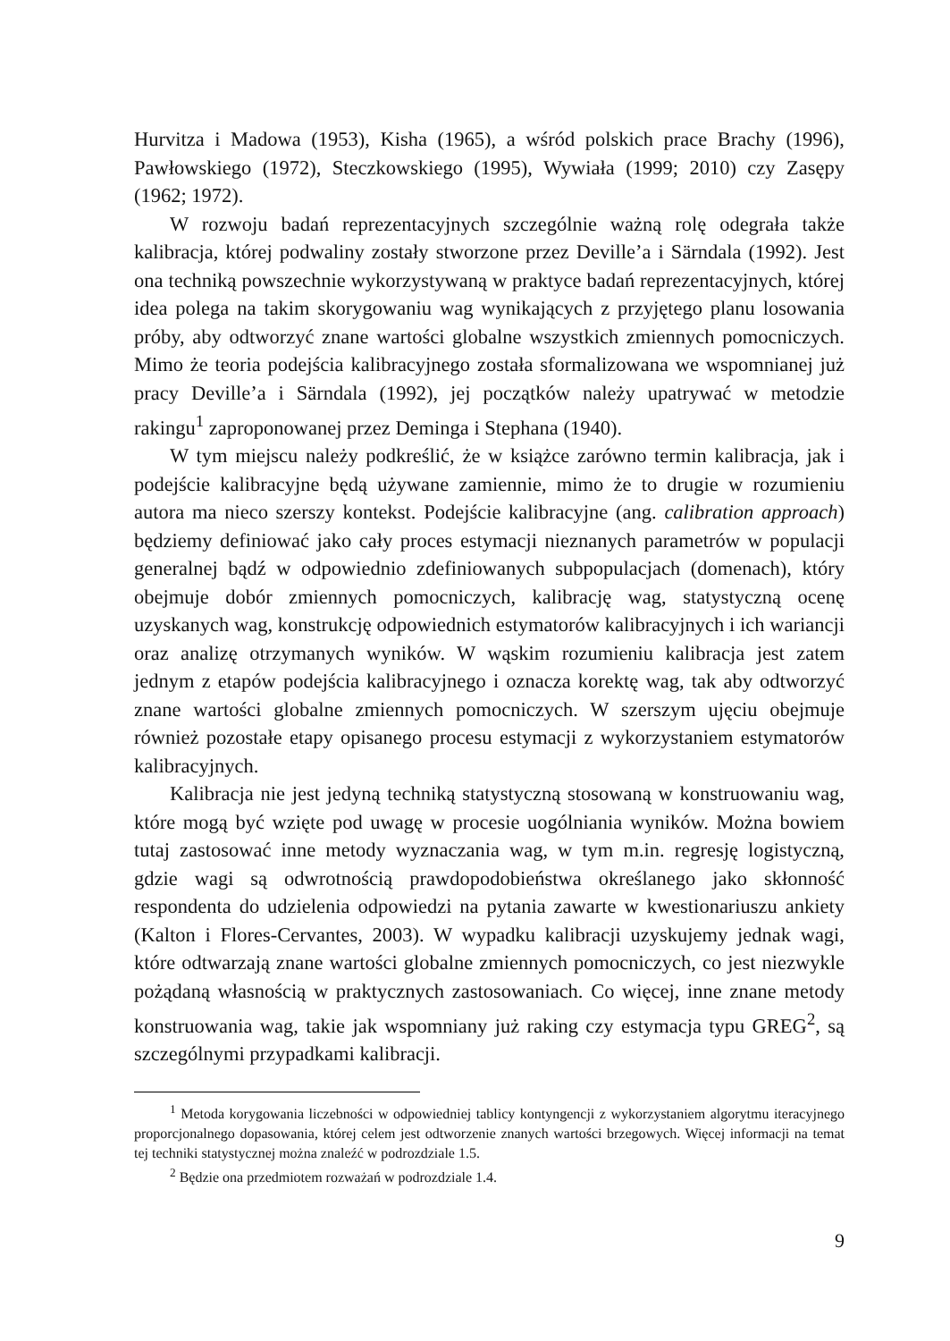Hurvitza i Madowa (1953), Kisha (1965), a wśród polskich prace Brachy (1996), Pawłowskiego (1972), Steczkowskiego (1995), Wywiała (1999; 2010) czy Zasępy (1962; 1972).
W rozwoju badań reprezentacyjnych szczególnie ważną rolę odegrała także kalibracja, której podwaliny zostały stworzone przez Deville’a i Särndala (1992). Jest ona techniką powszechnie wykorzystywaną w praktyce badań reprezentacyjnych, której idea polega na takim skorygowaniu wag wynikających z przyjętego planu losowania próby, aby odtworzyć znane wartości globalne wszystkich zmiennych pomocniczych. Mimo że teoria podejścia kalibracyjnego została sformalizowana we wspomnianej już pracy Deville’a i Särndala (1992), jej początków należy upatrywać w metodzie rakingu<sup>1</sup> zaproponowanej przez Deminga i Stephana (1940).
W tym miejscu należy podkreślić, że w książce zarówno termin kalibracja, jak i podejście kalibracyjne będą używane zamiennie, mimo że to drugie w rozumieniu autora ma nieco szerszy kontekst. Podejście kalibracyjne (ang. calibration approach) będziemy definiować jako cały proces estymacji nieznanych parametrów w populacji generalnej bądź w odpowiednio zdefiniowanych subpopulacjach (domenach), który obejmuje dobór zmiennych pomocniczych, kalibrację wag, statystyczną ocenę uzyskanych wag, konstrukcję odpowiednich estymatorów kalibracyjnych i ich wariancji oraz analizę otrzymanych wyników. W wąskim rozumieniu kalibracja jest zatem jednym z etapów podejścia kalibracyjnego i oznacza korektę wag, tak aby odtworzyć znane wartości globalne zmiennych pomocniczych. W szerszym ujęciu obejmuje również pozostałe etapy opisanego procesu estymacji z wykorzystaniem estymatorów kalibracyjnych.
Kalibracja nie jest jedyną techniką statystyczną stosowaną w konstruowaniu wag, które mogą być wzięte pod uwagę w procesie uogólniania wyników. Można bowiem tutaj zastosować inne metody wyznaczania wag, w tym m.in. regresję logistyczną, gdzie wagi są odwrotnością prawdopodobieństwa określanego jako skłonność respondenta do udzielenia odpowiedzi na pytania zawarte w kwestionariuszu ankiety (Kalton i Flores-Cervantes, 2003). W wypadku kalibracji uzyskujemy jednak wagi, które odtwarzają znane wartości globalne zmiennych pomocniczych, co jest niezwykle pożądaną własnością w praktycznych zastosowaniach. Co więcej, inne znane metody konstruowania wag, takie jak wspomniany już raking czy estymacja typu GREG<sup>2</sup>, są szczególnymi przypadkami kalibracji.
<sup>1</sup> Metoda korygowania liczebności w odpowiedniej tablicy kontyngencji z wykorzystaniem algorytmu iteracyjnego proporcjonalnego dopasowania, której celem jest odtworzenie znanych wartości brzegowych. Więcej informacji na temat tej techniki statystycznej można znaleźć w podrozdziale 1.5.
<sup>2</sup> Będzie ona przedmiotem rozważań w podrozdziale 1.4.
9